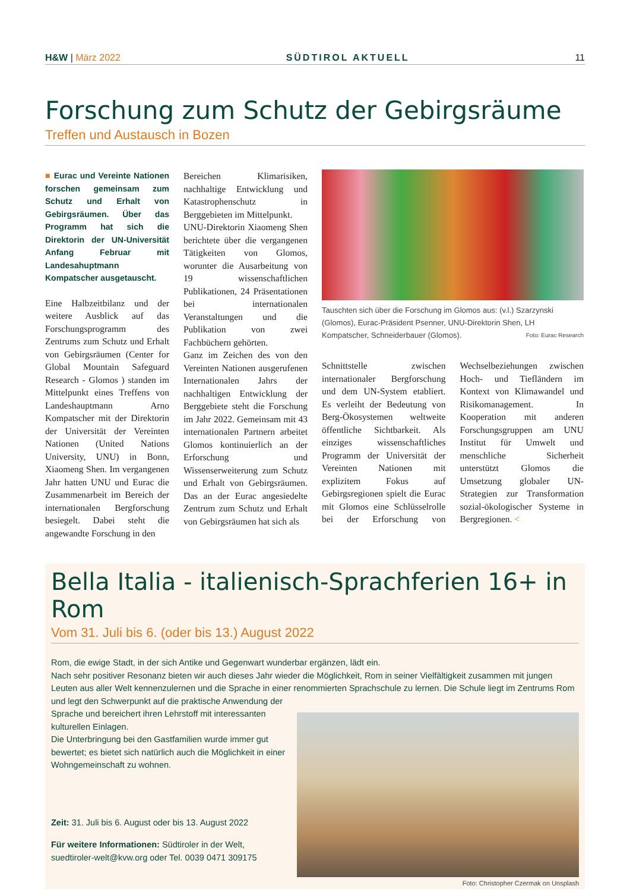H&W | März 2022 SÜDTIROL AKTUELL 11
Forschung zum Schutz der Gebirgsräume
Treffen und Austausch in Bozen
■ Eurac und Vereinte Nationen forschen gemeinsam zum Schutz und Erhalt von Gebirgsräumen. Über das Programm hat sich die Direktorin der UN-Universität Anfang Februar mit Landesahuptmann Kompatscher ausgetauscht.
Eine Halbzeitbilanz und der weitere Ausblick auf das Forschungsprogramm des Zentrums zum Schutz und Erhalt von Gebirgsräumen (Center for Global Mountain Safeguard Research - Glomos ) standen im Mittelpunkt eines Treffens von Landeshauptmann Arno Kompatscher mit der Direktorin der Universität der Vereinten Nationen (United Nations University, UNU) in Bonn, Xiaomeng Shen. Im vergangenen Jahr hatten UNU und Eurac die Zusammenarbeit im Bereich der internationalen Bergforschung besiegelt. Dabei steht die angewandte Forschung in den
Bereichen Klimarisiken, nachhaltige Entwicklung und Katastrophenschutz in Berggebieten im Mittelpunkt.
UNU-Direktorin Xiaomeng Shen berichtete über die vergangenen Tätigkeiten von Glomos, worunter die Ausarbeitung von 19 wissenschaftlichen Publikationen, 24 Präsentationen bei internationalen Veranstaltungen und die Publikation von zwei Fachbüchern gehörten.
Ganz im Zeichen des von den Vereinten Nationen ausgerufenen Internationalen Jahrs der nachhaltigen Entwicklung der Berggebiete steht die Forschung im Jahr 2022. Gemeinsam mit 43 internationalen Partnern arbeitet Glomos kontinuierlich an der Erforschung und Wissenserweiterung zum Schutz und Erhalt von Gebirgsräumen. Das an der Eurac angesiedelte Zentrum zum Schutz und Erhalt von Gebirgsräumen hat sich als
Tauschten sich über die Forschung im Glomos aus: (v.l.) Szarzynski (Glomos), Eurac-Präsident Psenner, UNU-Direktorin Shen, LH Kompatscher, Schneiderbauer (Glomos). Foto: Eurac Research
Schnittstelle zwischen internationaler Bergforschung und dem UN-System etabliert. Es verleiht der Bedeutung von Berg-Ökosystemen weltweite öffentliche Sichtbarkeit. Als einziges wissenschaftliches Programm der Universität der Vereinten Nationen mit explizitem Fokus auf Gebirgsregionen spielt die Eurac mit Glomos eine Schlüsselrolle bei der Erforschung von Wechselbeziehungen zwischen Hoch- und Tiefländern im Kontext von Klimawandel und Risikomanagement. In Kooperation mit anderen Forschungsgruppen am UNU Institut für Umwelt und menschliche Sicherheit unterstützt Glomos die Umsetzung globaler UN-Strategien zur Transformation sozial-ökologischer Systeme in Bergregionen. <
Bella Italia - italienisch-Sprachferien 16+ in Rom
Vom 31. Juli bis 6. (oder bis 13.) August 2022
Rom, die ewige Stadt, in der sich Antike und Gegenwart wunderbar ergänzen, lädt ein.
Nach sehr positiver Resonanz bieten wir auch dieses Jahr wieder die Möglichkeit, Rom in seiner Vielfältigkeit zusammen mit jungen Leuten aus aller Welt kennenzulernen und die Sprache in einer renommierten Sprachschule zu lernen. Die Schule liegt im Zentrums Rom und legt den Schwerpunkt auf die praktische Anwendung der
Sprache und bereichert ihren Lehrstoff mit interessanten kulturellen Einlagen.
Die Unterbringung bei den Gastfamilien wurde immer gut bewertet; es bietet sich natürlich auch die Möglichkeit in einer Wohngemeinschaft zu wohnen.
Zeit: 31. Juli bis 6. August oder bis 13. August 2022
Für weitere Informationen: Südtiroler in der Welt,
suedtiroler-welt@kvw.org oder Tel. 0039 0471 309175
Foto: Christopher Czermak on Unsplash